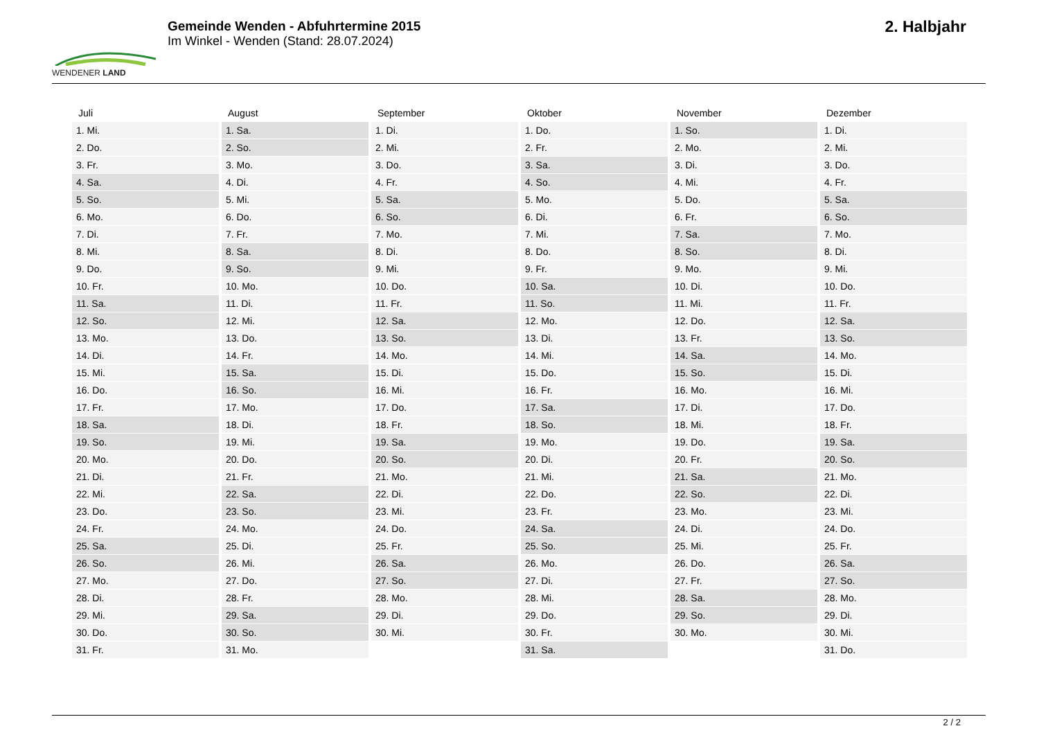WENDENER LAND
Gemeinde Wenden - Abfuhrtermine 2015
Im Winkel - Wenden (Stand: 28.07.2024)
2. Halbjahr
| Juli | August | September | Oktober | November | Dezember |
| --- | --- | --- | --- | --- | --- |
| 1. Mi. | 1. Sa. | 1. Di. | 1. Do. | 1. So. | 1. Di. |
| 2. Do. | 2. So. | 2. Mi. | 2. Fr. | 2. Mo. | 2. Mi. |
| 3. Fr. | 3. Mo. | 3. Do. | 3. Sa. | 3. Di. | 3. Do. |
| 4. Sa. | 4. Di. | 4. Fr. | 4. So. | 4. Mi. | 4. Fr. |
| 5. So. | 5. Mi. | 5. Sa. | 5. Mo. | 5. Do. | 5. Sa. |
| 6. Mo. | 6. Do. | 6. So. | 6. Di. | 6. Fr. | 6. So. |
| 7. Di. | 7. Fr. | 7. Mo. | 7. Mi. | 7. Sa. | 7. Mo. |
| 8. Mi. | 8. Sa. | 8. Di. | 8. Do. | 8. So. | 8. Di. |
| 9. Do. | 9. So. | 9. Mi. | 9. Fr. | 9. Mo. | 9. Mi. |
| 10. Fr. | 10. Mo. | 10. Do. | 10. Sa. | 10. Di. | 10. Do. |
| 11. Sa. | 11. Di. | 11. Fr. | 11. So. | 11. Mi. | 11. Fr. |
| 12. So. | 12. Mi. | 12. Sa. | 12. Mo. | 12. Do. | 12. Sa. |
| 13. Mo. | 13. Do. | 13. So. | 13. Di. | 13. Fr. | 13. So. |
| 14. Di. | 14. Fr. | 14. Mo. | 14. Mi. | 14. Sa. | 14. Mo. |
| 15. Mi. | 15. Sa. | 15. Di. | 15. Do. | 15. So. | 15. Di. |
| 16. Do. | 16. So. | 16. Mi. | 16. Fr. | 16. Mo. | 16. Mi. |
| 17. Fr. | 17. Mo. | 17. Do. | 17. Sa. | 17. Di. | 17. Do. |
| 18. Sa. | 18. Di. | 18. Fr. | 18. So. | 18. Mi. | 18. Fr. |
| 19. So. | 19. Mi. | 19. Sa. | 19. Mo. | 19. Do. | 19. Sa. |
| 20. Mo. | 20. Do. | 20. So. | 20. Di. | 20. Fr. | 20. So. |
| 21. Di. | 21. Fr. | 21. Mo. | 21. Mi. | 21. Sa. | 21. Mo. |
| 22. Mi. | 22. Sa. | 22. Di. | 22. Do. | 22. So. | 22. Di. |
| 23. Do. | 23. So. | 23. Mi. | 23. Fr. | 23. Mo. | 23. Mi. |
| 24. Fr. | 24. Mo. | 24. Do. | 24. Sa. | 24. Di. | 24. Do. |
| 25. Sa. | 25. Di. | 25. Fr. | 25. So. | 25. Mi. | 25. Fr. |
| 26. So. | 26. Mi. | 26. Sa. | 26. Mo. | 26. Do. | 26. Sa. |
| 27. Mo. | 27. Do. | 27. So. | 27. Di. | 27. Fr. | 27. So. |
| 28. Di. | 28. Fr. | 28. Mo. | 28. Mi. | 28. Sa. | 28. Mo. |
| 29. Mi. | 29. Sa. | 29. Di. | 29. Do. | 29. So. | 29. Di. |
| 30. Do. | 30. So. | 30. Mi. | 30. Fr. | 30. Mo. | 30. Mi. |
| 31. Fr. | 31. Mo. | | 31. Sa. | | 31. Do. |
2 / 2